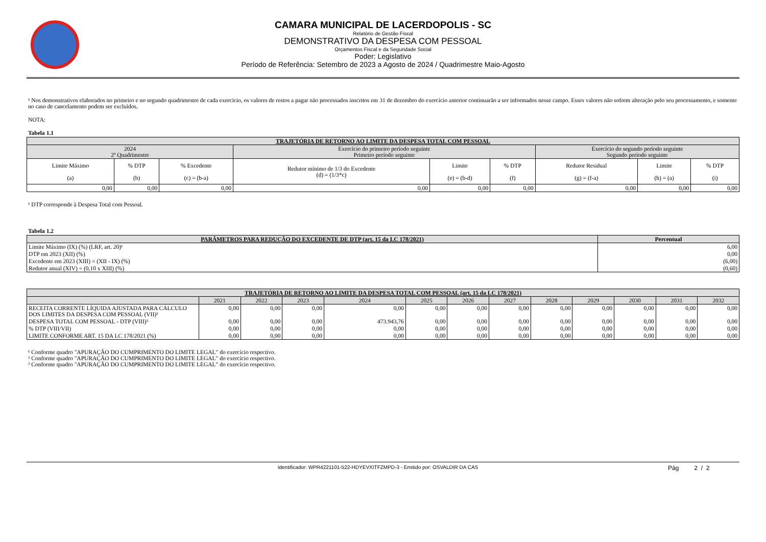CAMARA MUNICIPAL DE LACERDOPOLIS - SC
Relatório de Gestão Fiscal
DEMONSTRATIVO DA DESPESA COM PESSOAL
Orçamentos Fiscal e da Seguridade Social
Poder: Legislativo
Período de Referência: Setembro de 2023 a Agosto de 2024 / Quadrimestre Maio-Agosto
¹ Nos demonstrativos elaborados no primeiro e no segundo quadrimestre de cada exercício, os valores de restos a pagar não processados inscritos em 31 de dezembro do exercício anterior continuarão a ser informados nesse campo. Esses valores não sofrem alteração pelo seu processamento, e somente no caso de cancelamento podem ser excluídos.
NOTA:
Tabela 1.1
| TRAJETÓRIA DE RETORNO AO LIMITE DA DESPESA TOTAL COM PESSOAL | | | | | | | | |
| --- | --- | --- | --- | --- | --- | --- | --- | --- |
| 2024 2º Quadrimestre | | | Exercício do primeiro período seguinte Primeiro período seguinte | | | Exercício do segundo período seguinte Segundo período seguinte | | |
| Limite Máximo (a) | % DTP (b) | % Excedente (c) = (b-a) | Redutor mínimo de 1/3 do Excedente (d) = (1/3*c) | Limite (e) = (b-d) | % DTP (f) | Redutor Residual (g) = (f-a) | Limite (h) = (a) | % DTP (i) |
| 0,00 | 0,00 | 0,00 | 0,00 | 0,00 | 0,00 | 0,00 | 0,00 | 0,00 |
¹ DTP corresponde à Despesa Total com Pessoal.
Tabela 1.2
| PARÂMETROS PARA REDUÇÃO DO EXCEDENTE DE DTP (art. 15 da LC 178/2021) | Percentual |
| --- | --- |
| Limite Máximo (IX) (%) (LRF, art. 20)¹ | 6,00 |
| DTP em 2023 (XII) (%) | 0,00 |
| Excedente em 2023 (XIII) = (XII - IX) (%) | (6,00) |
| Redutor anual (XIV) = (0,10 x XIII) (%) | (0,60) |
| TRAJETÓRIA DE RETORNO AO LIMITE DA DESPESA TOTAL COM PESSOAL (art. 15 da LC 178/2021) | | | | | | | | | | | | |
| --- | --- | --- | --- | --- | --- | --- | --- | --- | --- | --- | --- | --- |
| | 2021 | 2022 | 2023 | 2024 | 2025 | 2026 | 2027 | 2028 | 2029 | 2030 | 2031 | 2032 |
| RECEITA CORRENTE LÍQUIDA AJUSTADA PARA CÁLCULO DOS LIMITES DA DESPESA COM PESSOAL (VII)² | 0,00 | 0,00 | 0,00 | 0,00 | 0,00 | 0,00 | 0,00 | 0,00 | 0,00 | 0,00 | 0,00 | 0,00 |
| DESPESA TOTAL COM PESSOAL - DTP (VIII)³ | 0,00 | 0,00 | 0,00 | 473.943,76 | 0,00 | 0,00 | 0,00 | 0,00 | 0,00 | 0,00 | 0,00 | 0,00 |
| % DTP (VIII/VII) | 0,00 | 0,00 | 0,00 | 0,00 | 0,00 | 0,00 | 0,00 | 0,00 | 0,00 | 0,00 | 0,00 | 0,00 |
| LIMITE CONFORME ART. 15 DA LC 178/2021 (%) | 0,00 | 0,00 | 0,00 | 0,00 | 0,00 | 0,00 | 0,00 | 0,00 | 0,00 | 0,00 | 0,00 | 0,00 |
¹ Conforme quadro "APURAÇÃO DO CUMPRIMENTO DO LIMITE LEGAL" do exercício respectivo.
² Conforme quadro "APURAÇÃO DO CUMPRIMENTO DO LIMITE LEGAL" do exercício respectivo.
³ Conforme quadro "APURAÇÃO DO CUMPRIMENTO DO LIMITE LEGAL" do exercício respectivo.
Identificador: WPR4221101-522-HDYEVXITFZMPD-3 - Emitido por: OSVALDIR DA CAS
Pág 2 / 2